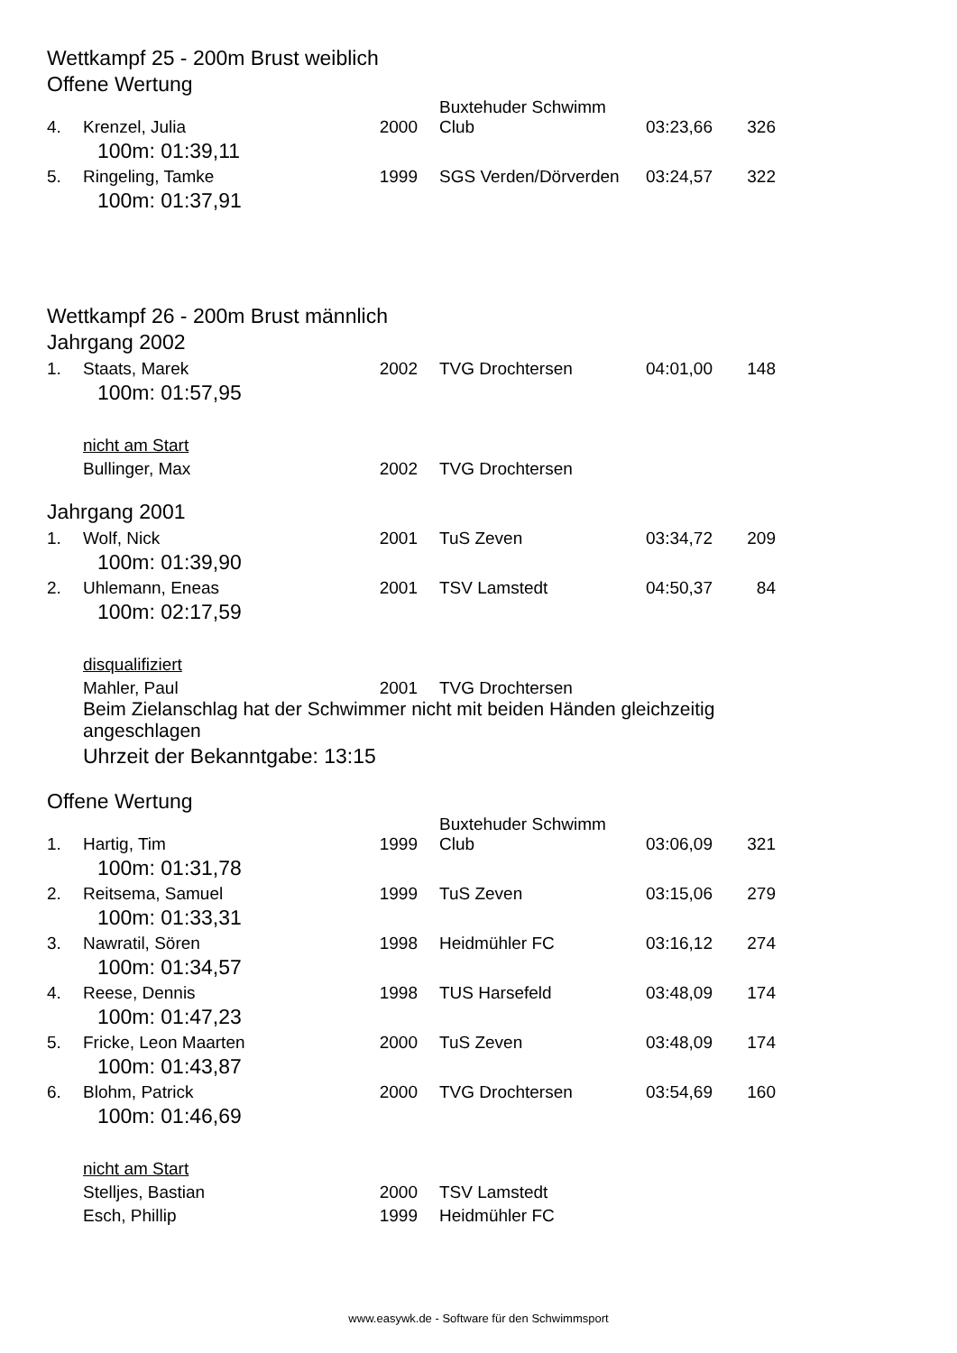Wettkampf 25 - 200m Brust weiblich
Offene Wertung
| 4. | Krenzel, Julia | 2000 | Buxtehuder Schwimm Club | 03:23,66 | 326 |
| 100m: 01:39,11 | | | | | |
| 5. | Ringeling, Tamke | 1999 | SGS Verden/Dörverden | 03:24,57 | 322 |
| 100m: 01:37,91 | | | | | |
Wettkampf 26 - 200m Brust männlich
Jahrgang 2002
| 1. | Staats, Marek | 2002 | TVG Drochtersen | 04:01,00 | 148 |
| 100m: 01:57,95 | | | | | |
| | nicht am Start | | | | |
| | Bullinger, Max | 2002 | TVG Drochtersen | | |
Jahrgang 2001
| 1. | Wolf, Nick | 2001 | TuS Zeven | 03:34,72 | 209 |
| 100m: 01:39,90 | | | | | |
| 2. | Uhlemann, Eneas | 2001 | TSV Lamstedt | 04:50,37 | 84 |
| 100m: 02:17,59 | | | | | |
| | disqualifiziert | | | | |
| | Mahler, Paul | 2001 | TVG Drochtersen | | |
| | Beim Zielanschlag hat der Schwimmer nicht mit beiden Händen gleichzeitig angeschlagen | | | | |
| | Uhrzeit der Bekanntgabe: 13:15 | | | | |
Offene Wertung
| 1. | Hartig, Tim | 1999 | Buxtehuder Schwimm Club | 03:06,09 | 321 |
| 100m: 01:31,78 | | | | | |
| 2. | Reitsema, Samuel | 1999 | TuS Zeven | 03:15,06 | 279 |
| 100m: 01:33,31 | | | | | |
| 3. | Nawratil, Sören | 1998 | Heidmühler FC | 03:16,12 | 274 |
| 100m: 01:34,57 | | | | | |
| 4. | Reese, Dennis | 1998 | TUS Harsefeld | 03:48,09 | 174 |
| 100m: 01:47,23 | | | | | |
| 5. | Fricke, Leon Maarten | 2000 | TuS Zeven | 03:48,09 | 174 |
| 100m: 01:43,87 | | | | | |
| 6. | Blohm, Patrick | 2000 | TVG Drochtersen | 03:54,69 | 160 |
| 100m: 01:46,69 | | | | | |
| | nicht am Start | | | | |
| | Stelljes, Bastian | 2000 | TSV Lamstedt | | |
| | Esch, Phillip | 1999 | Heidmühler FC | | |
www.easywk.de - Software für den Schwimmsport